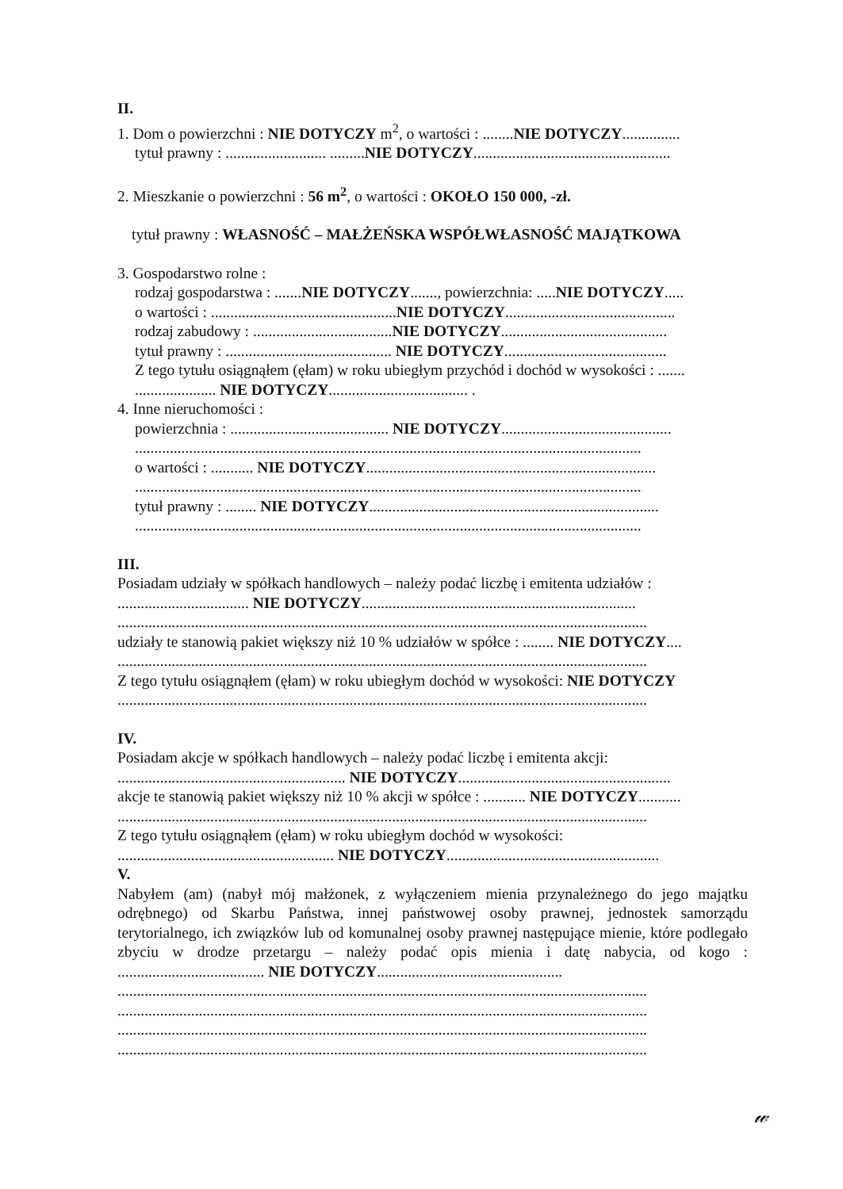II.
1. Dom o powierzchni : NIE DOTYCZY m<sup>2</sup>, o wartości : ........NIE DOTYCZY...............
tytuł prawny : .......................... .........NIE DOTYCZY...................................................
2. Mieszkanie o powierzchni : 56 m<sup>2</sup>, o wartości : OKOŁO 150 000, -zł.
tytuł prawny : WŁASNOŚĆ – MAŁŻEŃSKA WSPÓŁWŁASNOŚĆ MAJĄTKOWA
3. Gospodarstwo rolne :
rodzaj gospodarstwa : .......NIE DOTYCZY......., powierzchnia: .....NIE DOTYCZY.....
o wartości : ................................................NIE DOTYCZY............................................
rodzaj zabudowy : ....................................NIE DOTYCZY...........................................
tytuł prawny : ........................................... NIE DOTYCZY..........................................
Z tego tytułu osiągnąłem (ęłam) w roku ubiegłym przychód i dochód w wysokości : .......
..................... NIE DOTYCZY.................................... .
4. Inne nieruchomości :
powierzchnia : ......................................... NIE DOTYCZY............................................
...................................................................................................................................
o wartości : ........... NIE DOTYCZY...........................................................................
...................................................................................................................................
tytuł prawny : ........ NIE DOTYCZY...........................................................................
...................................................................................................................................
III.
Posiadam udziały w spółkach handlowych – należy podać liczbę i emitenta udziałów :
.................................. NIE DOTYCZY.......................................................................
.........................................................................................................................................
udziały te stanowią pakiet większy niż 10 % udziałów w spółce : ........ NIE DOTYCZY....
.........................................................................................................................................
Z tego tytułu osiągnąłem (ęłam) w roku ubiegłym dochód w wysokości: NIE DOTYCZY
.........................................................................................................................................
IV.
Posiadam akcje w spółkach handlowych – należy podać liczbę i emitenta akcji:
........................................................... NIE DOTYCZY.......................................................
akcje te stanowią pakiet większy niż 10 % akcji w spółce : ........... NIE DOTYCZY...........
.........................................................................................................................................
Z tego tytułu osiągnąłem (ęłam) w roku ubiegłym dochód w wysokości:
........................................................ NIE DOTYCZY.......................................................
V.
Nabyłem (am) (nabył mój małżonek, z wyłączeniem mienia przynależnego do jego majątku odrębnego) od Skarbu Państwa, innej państwowej osoby prawnej, jednostek samorządu terytorialnego, ich związków lub od komunalnej osoby prawnej następujące mienie, które podlegało zbyciu w drodze przetargu – należy podać opis mienia i datę nabycia, od kogo : ...................................... NIE DOTYCZY................................................
.........................................................................................................................................
.........................................................................................................................................
.........................................................................................................................................
.........................................................................................................................................
𝓌